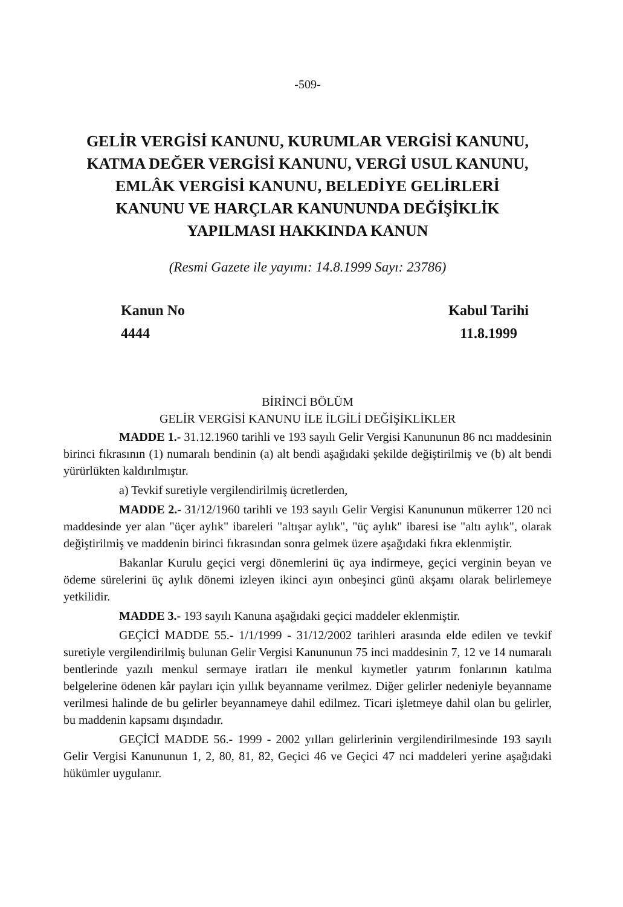-509-
GELİR VERGİSİ KANUNU, KURUMLAR VERGİSİ KANUNU,
KATMA DEĞER VERGİSİ KANUNU, VERGİ USUL KANUNU,
EMLÂK VERGİSİ KANUNU, BELEDİYE GELİRLERİ
KANUNU VE HARÇLAR KANUNUNDA DEĞİŞİKLİK
YAPILMASI HAKKINDA KANUN
(Resmi Gazete ile yayımı: 14.8.1999 Sayı: 23786)
Kanun No
4444
Kabul Tarihi
11.8.1999
BİRİNCİ BÖLÜM
GELİR VERGİSİ KANUNU İLE İLGİLİ DEĞİŞİKLİKLER
MADDE 1.- 31.12.1960 tarihli ve 193 sayılı Gelir Vergisi Kanununun 86 ncı maddesinin birinci fıkrasının (1) numaralı bendinin (a) alt bendi aşağıdaki şekilde değiştirilmiş ve (b) alt bendi yürürlükten kaldırılmıştır.
a) Tevkif suretiyle vergilendirilmiş ücretlerden,
MADDE 2.- 31/12/1960 tarihli ve 193 sayılı Gelir Vergisi Kanununun mükerrer 120 nci maddesinde yer alan "üçer aylık" ibareleri "altışar aylık", "üç aylık" ibaresi ise "altı aylık", olarak değiştirilmiş ve maddenin birinci fıkrasından sonra gelmek üzere aşağıdaki fıkra eklenmiştir.
Bakanlar Kurulu geçici vergi dönemlerini üç aya indirmeye, geçici verginin beyan ve ödeme sürelerini üç aylık dönemi izleyen ikinci ayın onbeşinci günü akşamı olarak belirlemeye yetkilidir.
MADDE 3.- 193 sayılı Kanuna aşağıdaki geçici maddeler eklenmiştir.
GEÇİCİ MADDE 55.- 1/1/1999 - 31/12/2002 tarihleri arasında elde edilen ve tevkif suretiyle vergilendirilmiş bulunan Gelir Vergisi Kanununun 75 inci maddesinin 7, 12 ve 14 numaralı bentlerinde yazılı menkul sermaye iratları ile menkul kıymetler yatırım fonlarının katılma belgelerine ödenen kâr payları için yıllık beyanname verilmez. Diğer gelirler nedeniyle beyanname verilmesi halinde de bu gelirler beyannameye dahil edilmez. Ticari işletmeye dahil olan bu gelirler, bu maddenin kapsamı dışındadır.
GEÇİCİ MADDE 56.- 1999 - 2002 yılları gelirlerinin vergilendirilmesinde 193 sayılı Gelir Vergisi Kanununun 1, 2, 80, 81, 82, Geçici 46 ve Geçici 47 nci maddeleri yerine aşağıdaki hükümler uygulanır.